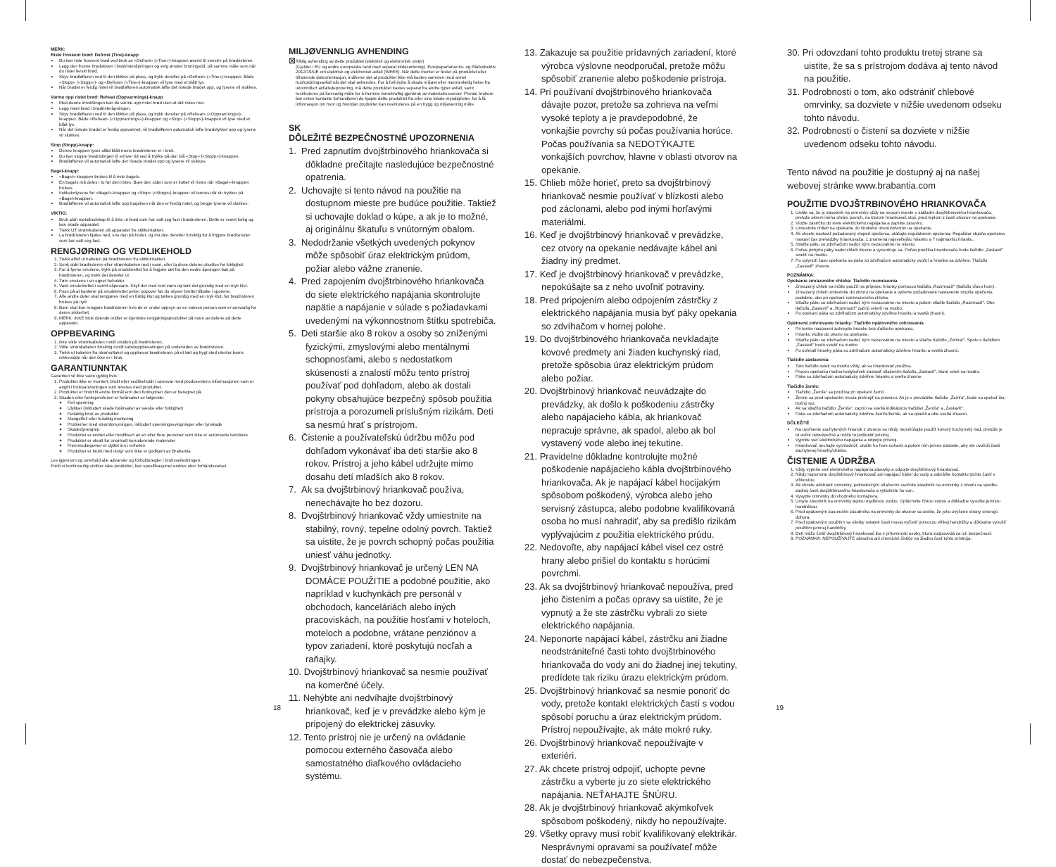MERK:
Riste frossent brød: Defrost (Tine)-knapp
Du kan riste frossent brød ved bruk av «Defrost» («Tine»)-knappen øverst til venstre på brødristeren.
Legg den frosne brødskiven i brødristeråpningen og velg ønsket bruningstid, på samme måte som når du rister ferskt brød.
Skyv brødløfteren ned til den klikker på plass, og trykk deretter på «Defrost» («Tine»)-knappen. Både «Stopp» («Stopp»)- og «Defrost» («Tine»)-knappen vil lyse med et blått lys.
Når brødet er ferdig ristet vil brødløfteren automatisk løfte det ristede brødet opp, og lysene vil slukkes.
Varme opp ristet brød: Reheat (Oppvarmings)-knapp
Med denne innstillingen kan du varme opp ristet brød uten at det ristes mer.
Legg ristet brød i brødristeråpningen.
Skyv brødløfteren ned til den klikker på plass, og trykk deretter på «Reheat» («Oppvarmings»)-knappen. Både «Reheat» («Oppvarmings»)-knappen og «Stop» («Stopp»)-knappen vil lyse med et blått lys.
Når det ristede brødet er ferdig oppvarmet, vil brødløfteren automatisk løfte brødstykket opp og lysene vil slukkes.
Stop (Stopp)-knapp:
Denne knappen lyser alltid blått mens brødristeren er i bruk.
Du kan stoppe brødristingen til enhver tid ved å trykke på den blå «Stop» («Stopp»)-knappen.
Brødløfteren vil automatisk løfte det ristede brødet opp og lysene vil slukkes.
Bagel-knapp:
«Bagel»-knappen brukes til å riste bagels.
En bagels må deles i to før den ristes. Bare den siden som er kuttet vil ristes når «Bagel»-knappen brukes.
Indikatorlysene for «Bagel»-knappen og «Stop» («Stopp»)-knappen vil tennes når du trykker på «Bagel»knappen.
Brødløfteren vil automatisk løfte opp bagelsen når den er ferdig ristet, og begge lysene vil slukkes.
VIKTIG:
Bruk aldri metallredskap til å lirke ut brød som har satt seg fast i brødristeren. Dette er svært farlig og kan skade apparatet.
Trekk UT strømkabelen på apparatet fra stikkontakten.
La brødristeren kjøles ned, snu den på hodet, og rist den deretter forsiktig for å frigjøre brød/smuler som har satt seg fast.
RENGJØRING OG VEDLIKEHOLD
1. Trekk alltid ut kabelen på brødristeren fra stikkontakten.
2. Senk aldri brødristeren eller strømkabelen ned i vann, eller la disse delene utsettes for fuktighet.
3. For å fjerne smulene, trykk på smulebrettet for å frigjøre det fra den nedre åpningen bak på brødristeren, og trekk det deretter ut.
4. Tøm smulene i en egnet beholder.
5. Vask smulebrettet i varmt såpevann. Skyll det med rent vann og tørk det grundig med en myk klut.
6. Pass på at kantene på smulebrettet peker oppover før du skyver brettet tilbake i sporene.
7. Alle andre deler skal rengjøres med en fuktig klut og tørkes grundig med en myk klut, før brødristeren brukes på nytt.
8. Barn skal kun rengjøre brødristeren hvis de er under oppsyn av en voksen person som er ansvarlig for deres sikkerhet.
9. MERK: IKKE bruk ripende midler er kjemiske rengjøringsprodukter på noen av delene på dette apparatet.
OPPBEVARING
1. Ikke vikle strømkabelen rundt utsiden på brødristeren.
2. Vikle strømkabelen forsiktig rundt kabeloppbevaringen på undersiden av brødristeren.
3. Trekk ut kabelen fra strømuttaket og oppbevar brødristeren på et tørt og trygt sted utenfor barns rekkevidde når den ikke er i bruk.
GARANTIUNNTAK
Garantien vil ikke være gyldig hvis:
1. Produktet ikke er montert, brukt eller vedlikeholdt i samsvar med produsentens informasjonen som er angitt i bruksanvisningen som leveres med produktet.
2. Produktet er brukt til andre formål enn den funksjonen den er beregnet på.
3. Skaden eller funksjonsfeilen er forårsaket av følgende:
Feil spenning
Ulykker (inkludert skade forårsaket av væske eller fuktighet)
Feilaktig bruk av produktet
Mangelfull eller feilaktig montering
Problemer med strømforsyningen, inkludert spenningssvingninger eller lynskade
Skadedyrangrep
Produktet er endret eller modifisert av en eller flere personer som ikke er autoriserte teknikere
Produktet er utsatt for unormalt korroderende materialer
Fremmedlegemer er dyttet inn i enheten
Produktet er brukt med utstyr som ikke er godkjent av Brabantia
Les igjennom og overhold alle advarsler og forholdsregler i bruksveiledningen.
Fordi vi kontinuerlig utvikler våre produkter, kan spesifikasjoner endres uten forhåndsvarsel.
MILJØVENNLIG AVHENDING
⊠
Riktig avhending av dette produktet (elektrisk og elektronisk utstyr)
(Gjelder i EU og andre europeiske land med separat kildesortering). Europaparlaments- og Rådsdirektiv 2012/19/UE om elektrisk og elektronisk avfall (WEEE). Når dette merket er festet på produktet eller tilhørende dokumentasjon, indikerer det at produktet ikke må kastes sammen med annet husholdningsavfall når det skal avhendes. For å forhindre å skade miljøet eller menneskelig helse fra ukontrollert avfallsdeponering, må dette produktet kastes separat fra andre typer avfall, samt resirkuleres på forsvarlig måte for å fremme bærekraftig gjenbruk av materialressurser. Private brukere bør enten kontakte forhandleren de kjøpte dette produktet fra eller sine lokale myndigheter, for å få informasjon om hvor og hvordan produktet kan resirkuleres på en trygg og miljøvennlig måte.
SK
DÔLEŽITÉ BEZPEČNOSTNÉ UPOZORNENIA
1. Pred zapnutím dvojštrbinového hriankovača si dôkladne prečítajte nasledujúce bezpečnostné opatrenia.
2. Uchovajte si tento návod na použitie na dostupnom mieste pre budúce použitie. Taktiež si uchovajte doklad o kúpe, a ak je to možné, aj originálnu škatuľu s vnútorným obalom.
3. Nedodržanie všetkých uvedených pokynov môže spôsobiť úraz elektrickým prúdom, požiar alebo vážne zranenie.
4. Pred zapojením dvojštrbinového hriankovača do siete elektrického napájania skontrolujte napätie a napájanie v súlade s požiadavkami uvedenými na výkonnostnom štítku spotrebiča.
5. Deti staršie ako 8 rokov a osoby so zníženými fyzickými, zmyslovými alebo mentálnymi schopnosťami, alebo s nedostatkom skúseností a znalostí môžu tento prístroj používať pod dohľadom, alebo ak dostali pokyny obsahujúce bezpečný spôsob použitia prístroja a porozumeli príslušným rizikám. Deti sa nesmú hrať s prístrojom.
6. Čistenie a používateľskú údržbu môžu pod dohľadom vykonávať iba deti staršie ako 8 rokov. Prístroj a jeho kábel udržujte mimo dosahu detí mladších ako 8 rokov.
7. Ak sa dvojštrbinový hriankovač používa, nenechávajte ho bez dozoru.
8. Dvojštrbinový hriankovač vždy umiestnite na stabilný, rovný, tepelne odolný povrch. Taktiež sa uistite, že je povrch schopný počas použitia uniesť váhu jednotky.
9. Dvojštrbinový hriankovač je určený LEN NA DOMÁCE POUŽITIE a podobné použitie, ako napríklad v kuchynkách pre personál v obchodoch, kanceláriách alebo iných pracoviskách, na použitie hosťami v hoteloch, moteloch a podobne, vrátane penziónov a typov zariadení, ktoré poskytujú nocľah a raňajky.
10. Dvojštrbinový hriankovač sa nesmie používať na komerčné účely.
11. Nehýbte ani nedvíhajte dvojštrbinový hriankovač, keď je v prevádzke alebo kým je pripojený do elektrickej zásuvky.
12. Tento prístroj nie je určený na ovládanie pomocou externého časovača alebo samostatného diaľkového ovládacieho systému.
13. Zakazuje sa použitie prídavných zariadení, ktoré výrobca výslovne neodporučal, pretože môžu spôsobiť zranenie alebo poškodenie prístroja.
14. Pri používaní dvojštrbinového hriankovača dávajte pozor, pretože sa zohrieva na veľmi vysoké teploty a je pravdepodobné, že vonkajšie povrchy sú počas používania horúce. Počas používania sa NEDOTÝKAJTE vonkajších povrchov, hlavne v oblasti otvorov na opekanie.
15. Chlieb môže horieť, preto sa dvojštrbinový hriankovač nesmie používať v blízkosti alebo pod záclonami, alebo pod inými horľavými materiálmi.
16. Keď je dvojštrbinový hriankovač v prevádzke, cez otvory na opekanie nedávajte kábel ani žiadny iný predmet.
17. Keď je dvojštrbinový hriankovač v prevádzke, nepokúšajte sa z neho uvoľniť potraviny.
18. Pred pripojením alebo odpojením zástrčky z elektrického napájania musia byť páky opekania so zdvíhačom v hornej polohe.
19. Do dvojštrbinového hriankovača nevkladajte kovové predmety ani žiaden kuchynský riad, pretože spôsobia úraz elektrickým prúdom alebo požiar.
20. Dvojštrbinový hriankovač neuvádzajte do prevádzky, ak došlo k poškodeniu zástrčky alebo napájacieho kábla, ak hriankovač nepracuje správne, ak spadol, alebo ak bol vystavený vode alebo inej tekutine.
21. Pravidelne dôkladne kontrolujte možné poškodenie napájacieho kábla dvojštrbinového hriankovača. Ak je napájací kábel hocijakým spôsobom poškodený, výrobca alebo jeho servisný zástupca, alebo podobne kvalifikovaná osoba ho musí nahradiť, aby sa predišlo rizikám vyplývajúcim z použitia elektrického prúdu.
22. Nedovoľte, aby napájací kábel visel cez ostré hrany alebo prišiel do kontaktu s horúcimi povrchmi.
23. Ak sa dvojštrbinový hriankovač nepoužíva, pred jeho čistením a počas opravy sa uistite, že je vypnutý a že ste zástrčku vybrali zo siete elektrického napájania.
24. Neponorte napájací kábel, zástrčku ani žiadne neodstrániteľné časti tohto dvojštrbinového hriankovača do vody ani do žiadnej inej tekutiny, predídete tak riziku úrazu elektrickým prúdom.
25. Dvojštrbinový hriankovač sa nesmie ponoriť do vody, pretože kontakt elektrických častí s vodou spôsobí poruchu a úraz elektrickým prúdom. Prístroj nepoužívajte, ak máte mokré ruky.
26. Dvojštrbinový hriankovač nepoužívajte v exteriéri.
27. Ak chcete prístroj odpojiť, uchopte pevne zástrčku a vyberte ju zo siete elektrického napájania. NEŤAHAJTE ŠNÚRU.
28. Ak je dvojštrbinový hriankovač akýmkoľvek spôsobom poškodený, nikdy ho nepoužívajte.
29. Všetky opravy musí robiť kvalifikovaný elektrikár. Nesprávnymi opravami sa používateľ môže dostať do nebezpečenstva.
30. Pri odovzdaní tohto produktu tretej strane sa uistite, že sa s prístrojom dodáva aj tento návod na použitie.
31. Podrobnosti o tom, ako odstrániť chlebové omrvinky, sa dozviete v nižšie uvedenom odseku tohto návodu.
32. Podrobnosti o čistení sa dozviete v nižšie uvedenom odseku tohto návodu.
Tento návod na použitie je dostupný aj na našej webovej stránke www.brabantia.com
POUŽITIE DVOJŠTRBINOVÉHO HRIANKOVAČA
1. Uistite sa, že je zásobník na omrvinky vždy na svojom mieste v základni dvojštrbinového hriankovača, pretože okrem iného chráni povrch, na ktorom hriankovač stojí, pred teplom z častí otvorov na opekanie.
2. Vložte zástrčku do siete elektrického napájania a zapnite zásuvku.
3. Umiestnite chlieb na opekanie do širokého otvoru/otvorov na opekanie.
4. Ak chcete nastaviť požadovaný stupeň opečenia, otáčajte regulátorom opečenia. Regulátor stupňa opečenia nastaví čas prevádzky hriankovača. 1 znamená najsvetlejšiu hrianku a 7 najtmavšiu hrianku.
5. Stlačte páku so zdvíhačom nadol, kým nezacvakne na miesto.
6. Počas pohybu páky nadol chlieb klesne a vycentruje sa. Počas použitia hriankovača bude tlačidlo „Zastaviť“ svietiť na modro.
7. Po uplynutí času opekania sa páka so zdvíhačom automaticky uvoľní a hrianka sa zdvihne. Tlačidlo „Zastaviť“ zhasne.
POZNÁMKA:
Opekanie zmrazeného chleba: Tlačidlo rozmrazenia
Zmrazený chlieb sa môže použiť na prípravu hrianky pomocou tlačidla „Rozmraziť“ (tlačidlo vľavo hore).
Zmrazený chlieb umiestnite do otvoru na opekanie a vyberte požadované nastavenie stupňa opečenia podobne, ako pri opekaní rozmrazeného chleba.
Stlačte páku so zdvíhačom nadol, kým nezacvakne na miesto a potom stlačte tlačidlo „Rozmraziť“. Obe tlačidlá „Zastaviť“ a „Rozmraziť“ začnú svietiť na modro.
Po opekaní páka so zdvíhačom automaticky zdvihne hrianku a svetlá zhasnú.
Opätovné zohrievanie hrianky: Tlačidlo opätovného zohrievania
Pri tomto nastavení zohrejete hrianku bez ďalšieho opekania.
Hrianku vložte do otvoru na opekanie.
Stlačte páku so zdvíhačom nadol, kým nezacvakne na miesto a stlačte tlačidlo „Zohriať“. Spolu s tlačidlom „Zastaviť“ budú svietiť na modro.
Po zohriatí hrianky páka so zdvíhačom automaticky zdvihne hrianku a svetlá zhasnú.
Tlačidlo zastavenia:
Toto tlačidlo svieti na modro vždy, ak sa hriankovač používa.
Proces opekania možno kedykoľvek zastaviť stlačením tlačidla „Zastaviť“, ktoré svieti na modro.
Páka so zdvíhačom automaticky zdvihne hrianku a svetlo zhasne.
Tlačidlo žemle:
Tlačidlo „Žemľa“ sa používa pri opekaní žemlí.
Žemle sa pred opekaním musia prekrojiť na polovicu. Ak je v prevádzke tlačidlo „Žemľa“, bude sa opekať iba bočný rez.
Ak sa stlačilo tlačidlo „Žemľa“, zapnú sa svetlá indikátorov tlačidiel „Žemľa“ a „Zastaviť“.
Páka so zdvíhačom automaticky zdvihne žemľu/žemle, ak sa opiekli a obe svetlá zhasnú.
DÔLEŽITÉ
Na uvoľnenie zachytených hrianok z otvorov sa nikdy nepokúšajte použiť kovový kuchynský riad, pretože je to veľmi nebezpečné a môže to poškodiť prístroj.
Vypnite sieť elektrického napájania a odpojte prístroj.
Hriankovač nechajte vychladnúť, otočte ho hore nohami a potom ním jemne zatraste, aby ste uvoľnili časti zachytenej hrianky/chleba.
ČISTENIE A ÚDRŽBA
1. Vždy vypnite sieť elektrického napájania zásuvky a odpojte dvojštrbinový hriankovač.
2. Nikdy neponorte dvojštrbinový hriankovač ani napájací kábel do vody a zabráňte kontaktu týchto častí s vlhkosťou.
3. Ak chcete odstrániť omrvinky, jednoduchým stlačením uvoľnite zásobník na omrvinky z otvoru na spodku zadnej časti dvojštrbinového hriankovača a vytiahnite ho von.
4. Vysypte omrvinky do vhodného kontajnera.
5. Umyte zásobník na omrvinky teplou mydlovou vodou. Opláchnite čistou vodou a dôkladne vysušte jemnou handričkou.
6. Pred opätovným zasunutím zásobníka na omrvinky do otvorov sa uistite, že jeho zvýšené strany smerujú dohora.
7. Pred opätovným použitím sa všetky ostatné časti musia vyčistiť pomocou vlhkej handričky a dôkladne vysušiť použitím jemnej handričky.
8. Deti môžu čistiť dvojštrbinový hriankovač iba v prítomnosti osoby, ktorá zodpovedá za ich bezpečnosť.
9. POZNÁMKA: NEPOUŽÍVAJTE abrazíva ani chemické čističe na žiadnu časť tohto prístroja.
18 19